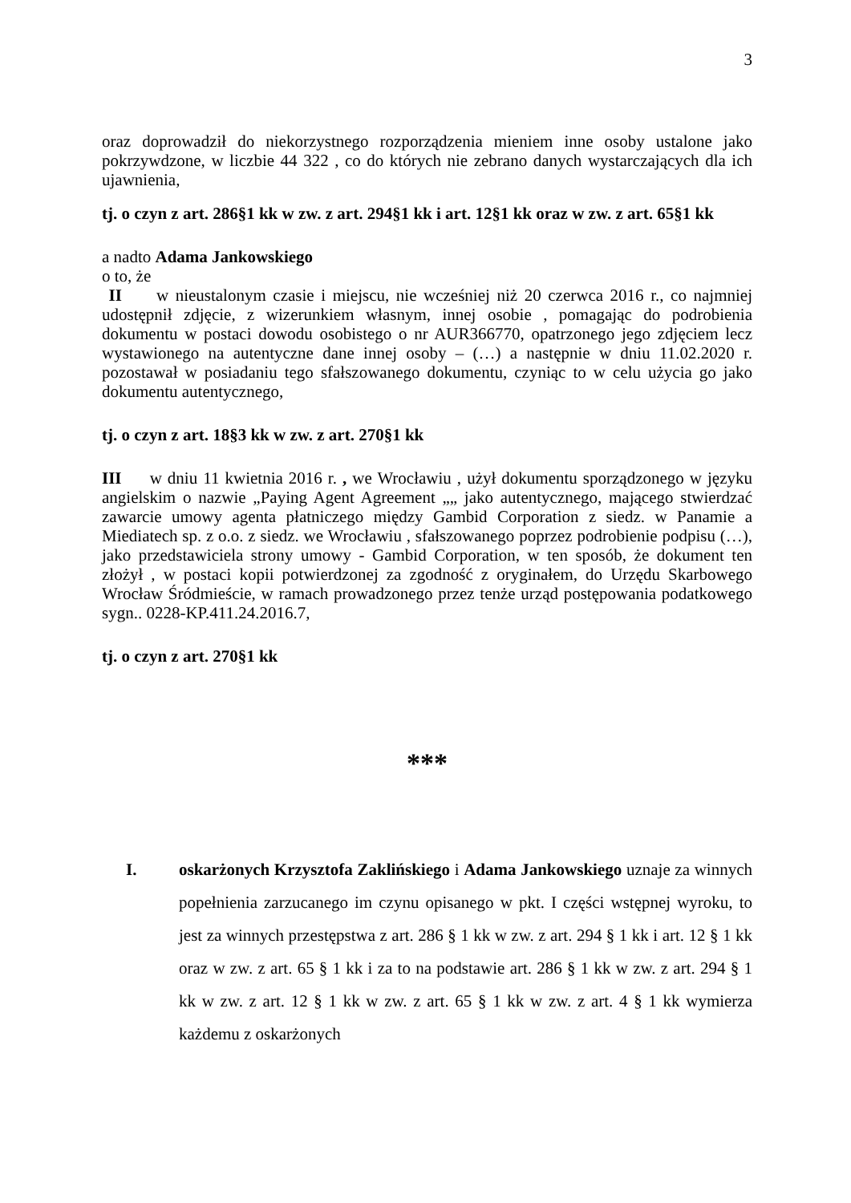3
oraz doprowadził do niekorzystnego rozporządzenia mieniem inne osoby ustalone jako pokrzywdzone, w liczbie 44 322 , co do których nie zebrano danych wystarczających dla ich ujawnienia,
tj. o czyn z art. 286§1 kk w zw. z art. 294§1 kk i art. 12§1 kk oraz w zw. z art. 65§1 kk
a nadto Adama Jankowskiego
o to, że
II w nieustalonym czasie i miejscu, nie wcześniej niż 20 czerwca 2016 r., co najmniej udostępnił zdjęcie, z wizerunkiem własnym, innej osobie , pomagając do podrobienia dokumentu w postaci dowodu osobistego o nr AUR366770, opatrzonego jego zdjęciem lecz wystawionego na autentyczne dane innej osoby – (…) a następnie w dniu 11.02.2020 r. pozostawał w posiadaniu tego sfałszowanego dokumentu, czyniąc to w celu użycia go jako dokumentu autentycznego,
tj. o czyn z art. 18§3 kk w zw. z art. 270§1 kk
III w dniu 11 kwietnia 2016 r. , we Wrocławiu , użył dokumentu sporządzonego w języku angielskim o nazwie „Paying Agent Agreement „„ jako autentycznego, mającego stwierdzać zawarcie umowy agenta płatniczego między Gambid Corporation z siedz. w Panamie a Miediatech sp. z o.o. z siedz. we Wrocławiu , sfałszowanego poprzez podrobienie podpisu (…), jako przedstawiciela strony umowy - Gambid Corporation, w ten sposób, że dokument ten złożył , w postaci kopii potwierdzonej za zgodność z oryginałem, do Urzędu Skarbowego Wrocław Śródmieście, w ramach prowadzonego przez tenże urząd postępowania podatkowego sygn.. 0228-KP.411.24.2016.7,
tj. o czyn z art. 270§1 kk
***
I. oskarżonych Krzysztofa Zaklińskiego i Adama Jankowskiego uznaje za winnych popełnienia zarzucanego im czynu opisanego w pkt. I części wstępnej wyroku, to jest za winnych przestępstwa z art. 286 § 1 kk w zw. z art. 294 § 1 kk i art. 12 § 1 kk oraz w zw. z art. 65 § 1 kk i za to na podstawie art. 286 § 1 kk w zw. z art. 294 § 1 kk w zw. z art. 12 § 1 kk w zw. z art. 65 § 1 kk w zw. z art. 4 § 1 kk wymierza każdemu z oskarżonych